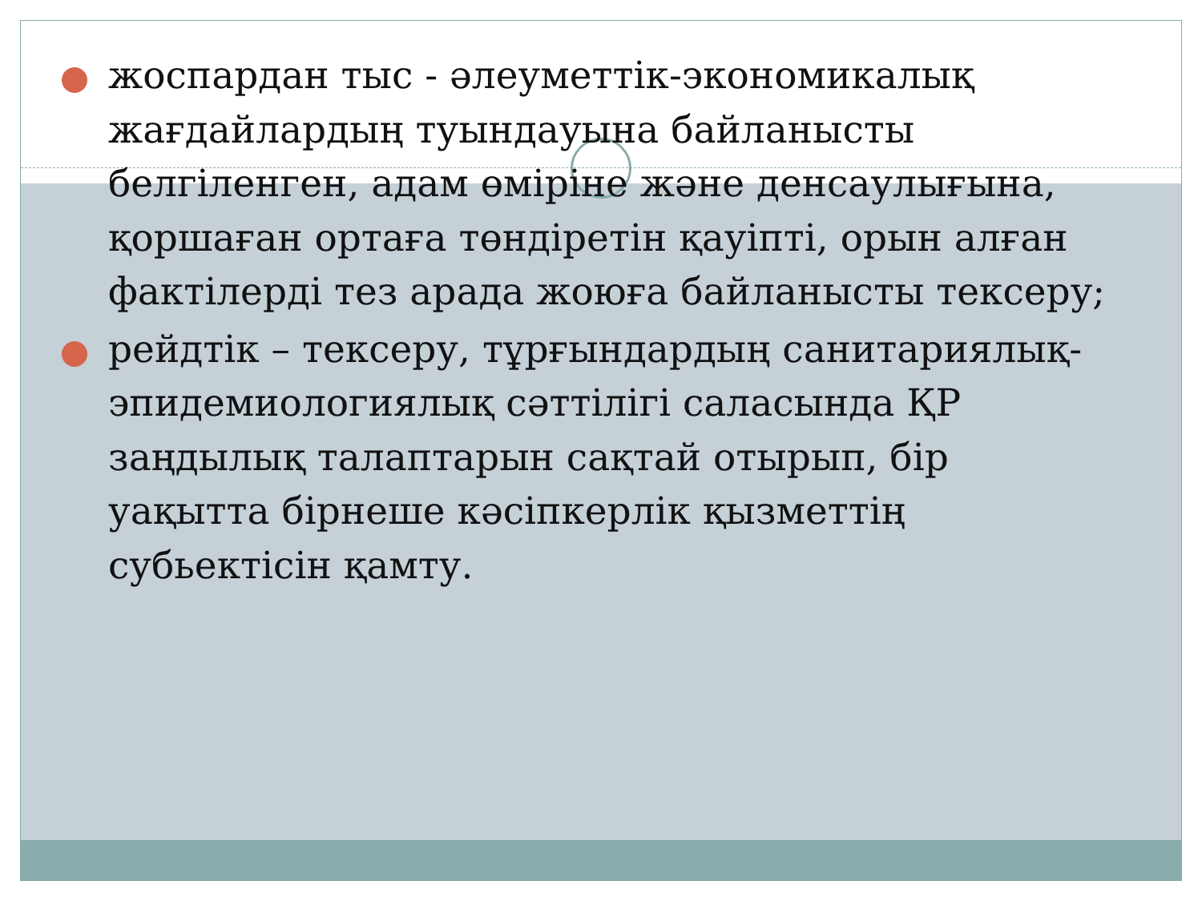жоспардан тыс - әлеуметтік-экономикалық жағдайлардың туындауына байланысты белгіленген, адам өміріне және денсаулығына, қоршаған ортаға төндіретін қауіпті, орын алған фактілерді тез арада жоюға байланысты тексеру;
рейдтік – тексеру, тұрғындардың санитариялық-эпидемиологиялық сәттілігі саласында ҚР заңдылық талаптарын сақтай отырып, бір уақытта бірнеше кәсіпкерлік қызметтің субьектісін қамту.